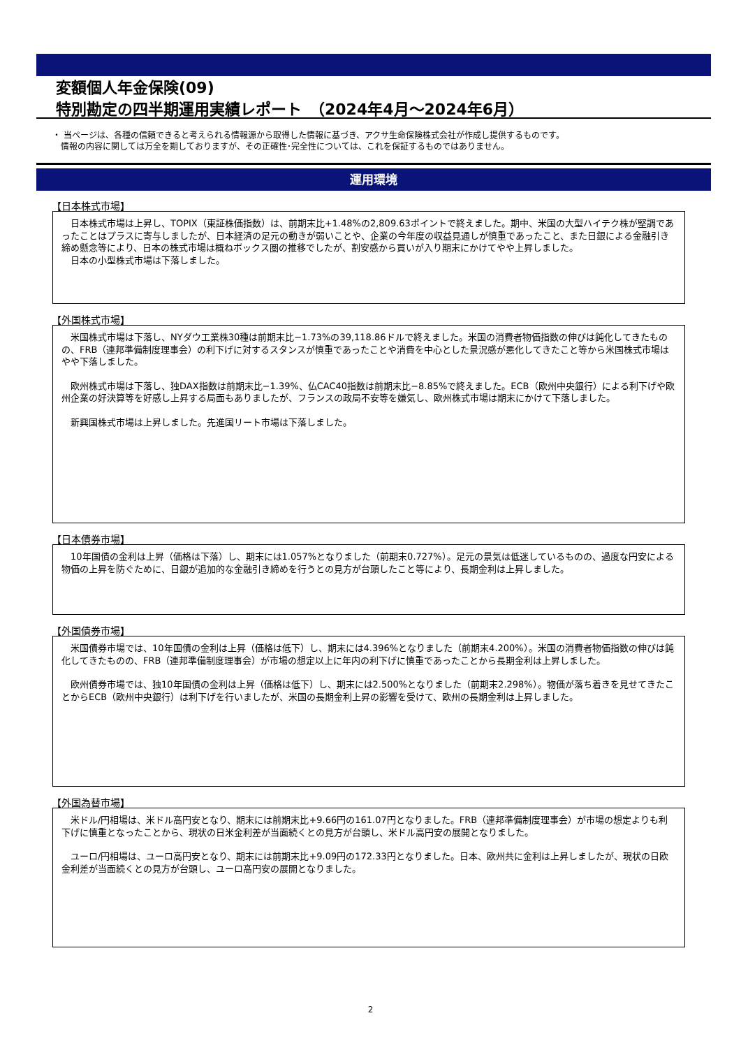変額個人年金保険(09)
特別勘定の四半期運用実績レポート　（2024年4月～2024年6月）
・ 当ページは、各種の信頼できると考えられる情報源から取得した情報に基づき、アクサ生命保険株式会社が作成し提供するものです。
　情報の内容に関しては万全を期しておりますが、その正確性･完全性については、これを保証するものではありません。
運用環境
【日本株式市場】
　日本株式市場は上昇し、TOPIX（東証株価指数）は、前期末比+1.48%の2,809.63ポイントで終えました。期中、米国の大型ハイテク株が堅調であったことはプラスに寄与しましたが、日本経済の足元の動きが弱いことや、企業の今年度の収益見通しが慎重であったこと、また日銀による金融引き締め懸念等により、日本の株式市場は概ねボックス圏の推移でしたが、割安感から買いが入り期末にかけてやや上昇しました。
　日本の小型株式市場は下落しました。
【外国株式市場】
　米国株式市場は下落し、NYダウ工業株30種は前期末比−1.73%の39,118.86ドルで終えました。米国の消費者物価指数の伸びは鈍化してきたものの、FRB（連邦準備制度理事会）の利下げに対するスタンスが慎重であったことや消費を中心とした景況感が悪化してきたこと等から米国株式市場はやや下落しました。
　欧州株式市場は下落し、独DAX指数は前期末比−1.39%、仏CAC40指数は前期末比−8.85%で終えました。ECB（欧州中央銀行）による利下げや欧州企業の好決算等を好感し上昇する局面もありましたが、フランスの政局不安等を嫌気し、欧州株式市場は期末にかけて下落しました。
　新興国株式市場は上昇しました。先進国リート市場は下落しました。
【日本債券市場】
　10年国債の金利は上昇（価格は下落）し、期末には1.057%となりました（前期末0.727%）。足元の景気は低迷しているものの、過度な円安による物価の上昇を防ぐために、日銀が追加的な金融引き締めを行うとの見方が台頭したこと等により、長期金利は上昇しました。
【外国債券市場】
　米国債券市場では、10年国債の金利は上昇（価格は低下）し、期末には4.396%となりました（前期末4.200%）。米国の消費者物価指数の伸びは鈍化してきたものの、FRB（連邦準備制度理事会）が市場の想定以上に年内の利下げに慎重であったことから長期金利は上昇しました。
　欧州債券市場では、独10年国債の金利は上昇（価格は低下）し、期末には2.500%となりました（前期末2.298%）。物価が落ち着きを見せてきたことからECB（欧州中央銀行）は利下げを行いましたが、米国の長期金利上昇の影響を受けて、欧州の長期金利は上昇しました。
【外国為替市場】
　米ドル/円相場は、米ドル高円安となり、期末には前期末比+9.66円の161.07円となりました。FRB（連邦準備制度理事会）が市場の想定よりも利下げに慎重となったことから、現状の日米金利差が当面続くとの見方が台頭し、米ドル高円安の展開となりました。
　ユーロ/円相場は、ユーロ高円安となり、期末には前期末比+9.09円の172.33円となりました。日本、欧州共に金利は上昇しましたが、現状の日欧金利差が当面続くとの見方が台頭し、ユーロ高円安の展開となりました。
2